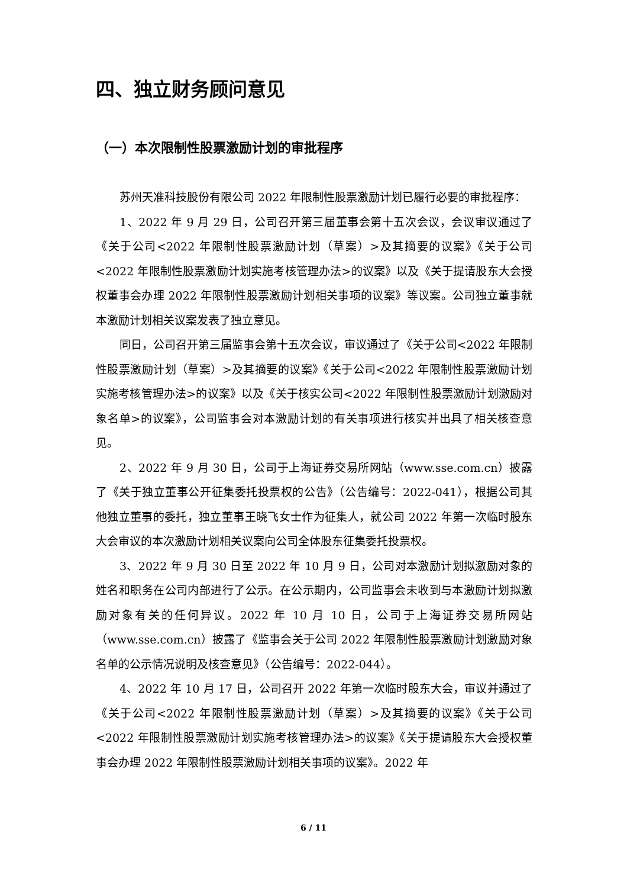四、独立财务顾问意见
（一）本次限制性股票激励计划的审批程序
苏州天准科技股份有限公司 2022 年限制性股票激励计划已履行必要的审批程序：
1、2022 年 9 月 29 日，公司召开第三届董事会第十五次会议，会议审议通过了《关于公司<2022 年限制性股票激励计划（草案）>及其摘要的议案》《关于公司<2022 年限制性股票激励计划实施考核管理办法>的议案》以及《关于提请股东大会授权董事会办理 2022 年限制性股票激励计划相关事项的议案》等议案。公司独立董事就本激励计划相关议案发表了独立意见。
同日，公司召开第三届监事会第十五次会议，审议通过了《关于公司<2022 年限制性股票激励计划（草案）>及其摘要的议案》《关于公司<2022 年限制性股票激励计划实施考核管理办法>的议案》以及《关于核实公司<2022 年限制性股票激励计划激励对象名单>的议案》，公司监事会对本激励计划的有关事项进行核实并出具了相关核查意见。
2、2022 年 9 月 30 日，公司于上海证券交易所网站（www.sse.com.cn）披露了《关于独立董事公开征集委托投票权的公告》（公告编号：2022-041），根据公司其他独立董事的委托，独立董事王晓飞女士作为征集人，就公司 2022 年第一次临时股东大会审议的本次激励计划相关议案向公司全体股东征集委托投票权。
3、2022 年 9 月 30 日至 2022 年 10 月 9 日，公司对本激励计划拟激励对象的姓名和职务在公司内部进行了公示。在公示期内，公司监事会未收到与本激励计划拟激励对象有关的任何异议。2022 年 10 月 10 日，公司于上海证券交易所网站（www.sse.com.cn）披露了《监事会关于公司 2022 年限制性股票激励计划激励对象名单的公示情况说明及核查意见》（公告编号：2022-044）。
4、2022 年 10 月 17 日，公司召开 2022 年第一次临时股东大会，审议并通过了《关于公司<2022 年限制性股票激励计划（草案）>及其摘要的议案》《关于公司<2022 年限制性股票激励计划实施考核管理办法>的议案》《关于提请股东大会授权董事会办理 2022 年限制性股票激励计划相关事项的议案》。2022 年
6 / 11